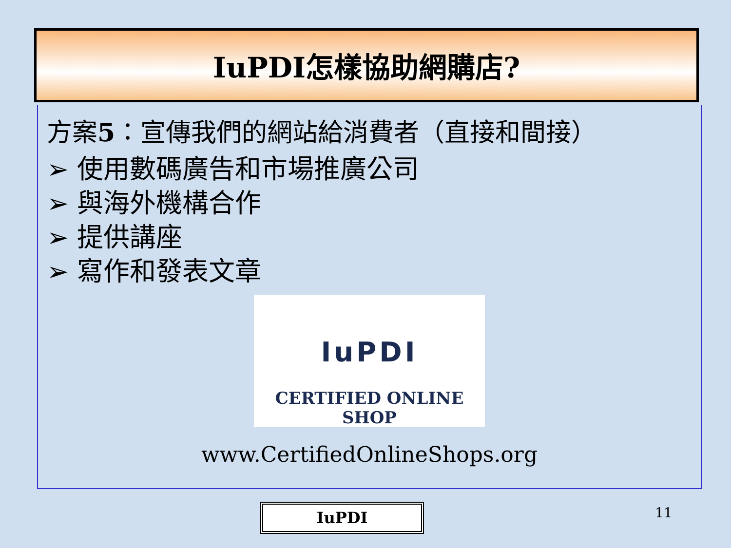IuPDI怎樣協助網購店?
方案5：宣傳我們的網站給消費者（直接和間接）
➢ 使用數碼廣告和市場推廣公司
➢ 與海外機構合作
➢ 提供講座
➢ 寫作和發表文章
IuPDI
CERTIFIED ONLINE SHOP
www.CertifiedOnlineShops.org
IuPDI 11